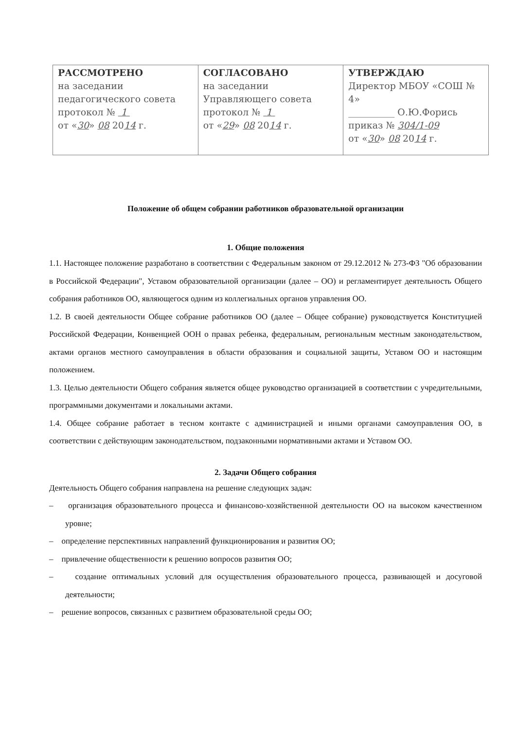| РАССМОТРЕНО на заседании педагогического совета протокол № 1 от « 30 » 08 20 14 г. | СОГЛАСОВАНО на заседании Управляющего совета протокол № 1 от « 29 » 08 20 14 г. | УТВЕРЖДАЮ Директор МБОУ «СОШ № 4» __________ О.Ю.Форись приказ № 304/1-09 от « 30 » 08 20 14 г. |
Положение об общем собрании работников образовательной организации
1. Общие положения
1.1. Настоящее положение разработано в соответствии с Федеральным законом от 29.12.2012 № 273-ФЗ "Об образовании в Российской Федерации", Уставом образовательной организации (далее – ОО) и регламентирует деятельность Общего собрания работников ОО, являющегося одним из коллегиальных органов управления ОО.
1.2. В своей деятельности Общее собрание работников ОО (далее – Общее собрание) руководствуется Конституцией Российской Федерации, Конвенцией ООН о правах ребенка, федеральным, региональным местным законодательством, актами органов местного самоуправления в области образования и социальной защиты, Уставом ОО и настоящим положением.
1.3. Целью деятельности Общего собрания является общее руководство организацией в соответствии с учредительными, программными документами и локальными актами.
1.4. Общее собрание работает в тесном контакте с администрацией и иными органами самоуправления ОО, в соответствии с действующим законодательством, подзаконными нормативными актами и Уставом ОО.
2. Задачи Общего собрания
Деятельность Общего собрания направлена на решение следующих задач:
– организация образовательного процесса и финансово-хозяйственной деятельности ОО на высоком качественном уровне;
– определение перспективных направлений функционирования и развития ОО;
– привлечение общественности к решению вопросов развития ОО;
– создание оптимальных условий для осуществления образовательного процесса, развивающей и досуговой деятельности;
– решение вопросов, связанных с развитием образовательной среды ОО;